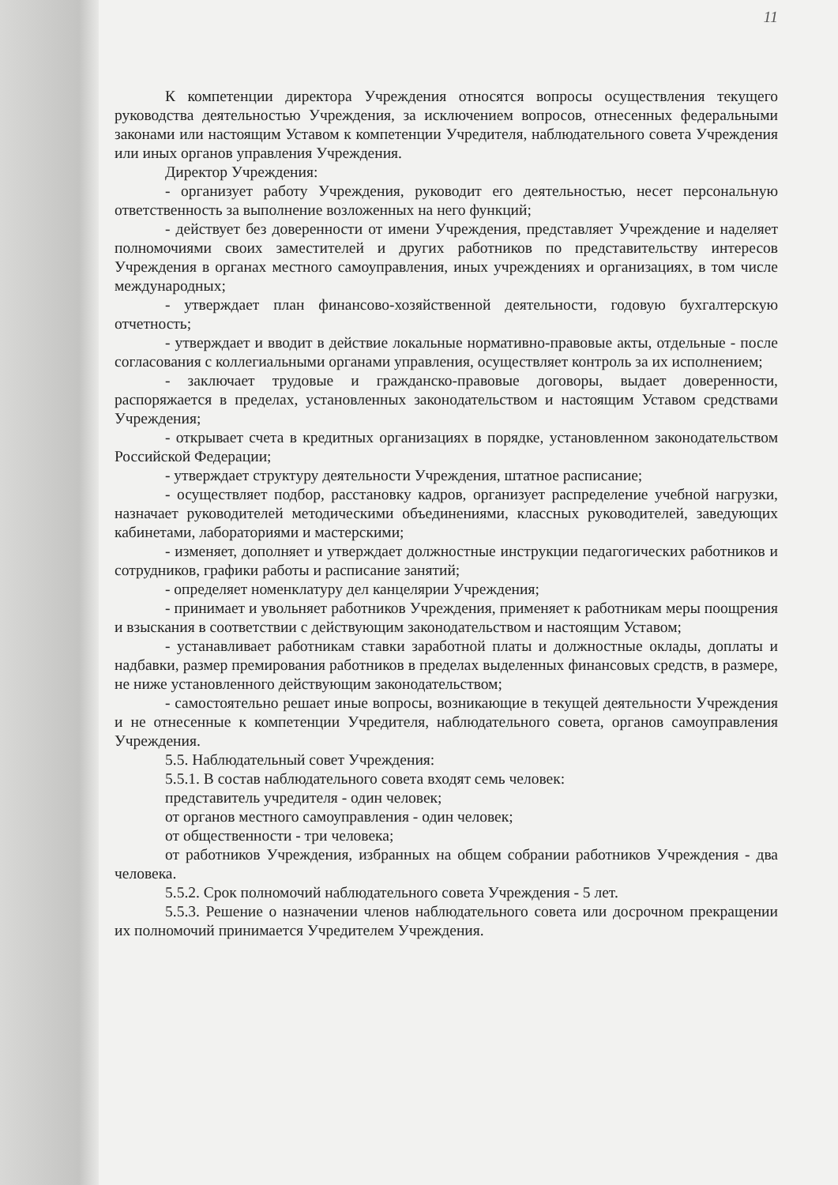11
К компетенции директора Учреждения относятся вопросы осуществления текущего руководства деятельностью Учреждения, за исключением вопросов, отнесенных федеральными законами или настоящим Уставом к компетенции Учредителя, наблюдательного совета Учреждения или иных органов управления Учреждения.
Директор Учреждения:
- организует работу Учреждения, руководит его деятельностью, несет персональную ответственность за выполнение возложенных на него функций;
- действует без доверенности от имени Учреждения, представляет Учреждение и наделяет полномочиями своих заместителей и других работников по представительству интересов Учреждения в органах местного самоуправления, иных учреждениях и организациях, в том числе международных;
- утверждает план финансово-хозяйственной деятельности, годовую бухгалтерскую отчетность;
- утверждает и вводит в действие локальные нормативно-правовые акты, отдельные - после согласования с коллегиальными органами управления, осуществляет контроль за их исполнением;
- заключает трудовые и гражданско-правовые договоры, выдает доверенности, распоряжается в пределах, установленных законодательством и настоящим Уставом средствами Учреждения;
- открывает счета в кредитных организациях в порядке, установленном законодательством Российской Федерации;
- утверждает структуру деятельности Учреждения, штатное расписание;
- осуществляет подбор, расстановку кадров, организует распределение учебной нагрузки, назначает руководителей методическими объединениями, классных руководителей, заведующих кабинетами, лабораториями и мастерскими;
- изменяет, дополняет и утверждает должностные инструкции педагогических работников и сотрудников, графики работы и расписание занятий;
- определяет номенклатуру дел канцелярии Учреждения;
- принимает и увольняет работников Учреждения, применяет к работникам меры поощрения и взыскания в соответствии с действующим законодательством и настоящим Уставом;
- устанавливает работникам ставки заработной платы и должностные оклады, доплаты и надбавки, размер премирования работников в пределах выделенных финансовых средств, в размере, не ниже установленного действующим законодательством;
- самостоятельно решает иные вопросы, возникающие в текущей деятельности Учреждения и не отнесенные к компетенции Учредителя, наблюдательного совета, органов самоуправления Учреждения.
5.5. Наблюдательный совет Учреждения:
5.5.1. В состав наблюдательного совета входят семь человек:
представитель учредителя - один человек;
от органов местного самоуправления - один человек;
от общественности - три человека;
от работников Учреждения, избранных на общем собрании работников Учреждения - два человека.
5.5.2. Срок полномочий наблюдательного совета Учреждения - 5 лет.
5.5.3. Решение о назначении членов наблюдательного совета или досрочном прекращении их полномочий принимается Учредителем Учреждения.